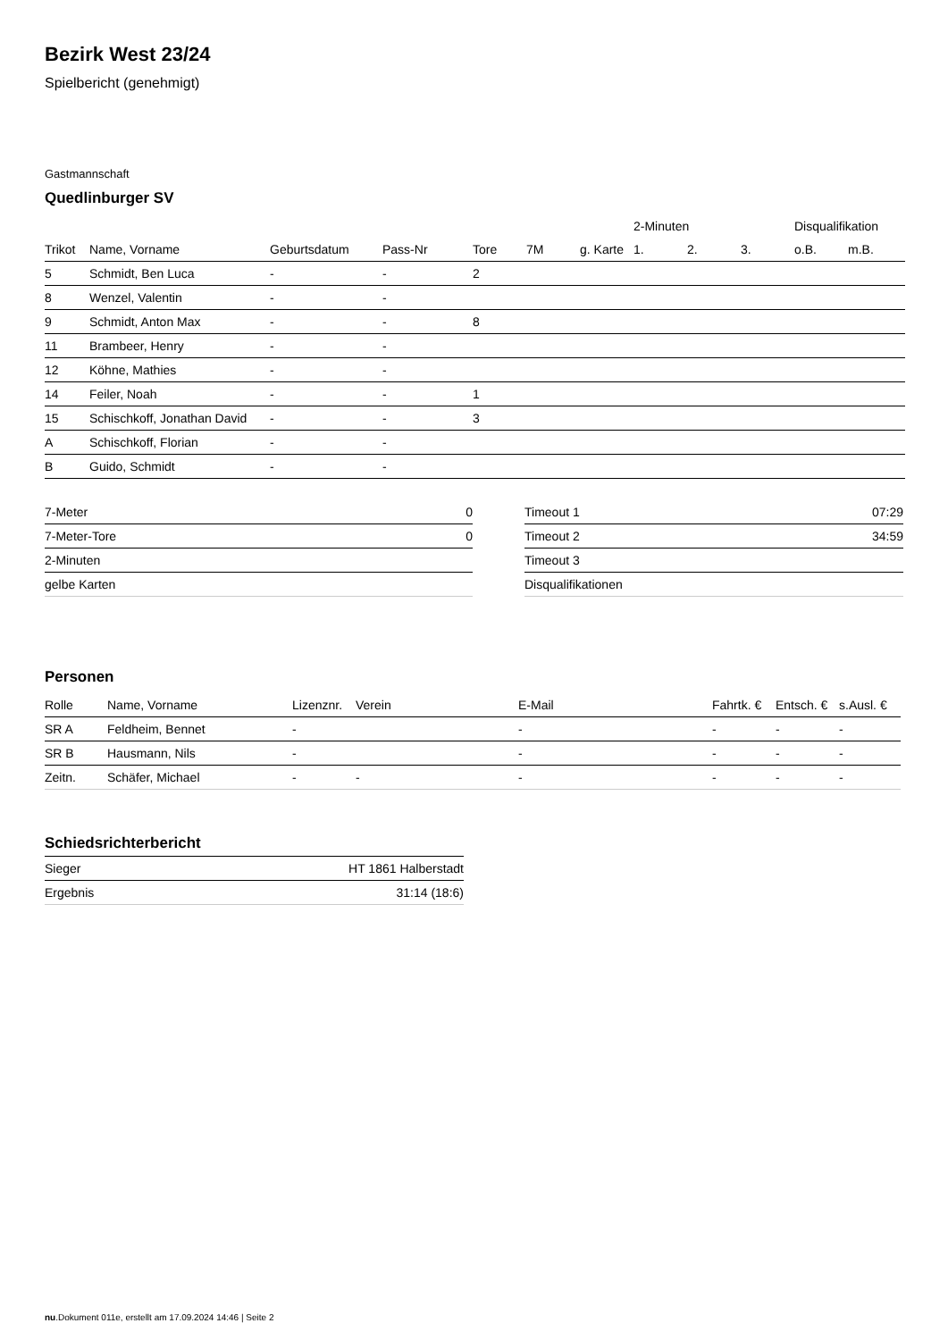Bezirk West 23/24
Spielbericht (genehmigt)
Gastmannschaft
Quedlinburger SV
| | | | | | | | 2-Minuten | | | Disqualifikation | |
| --- | --- | --- | --- | --- | --- | --- | --- | --- | --- | --- | --- |
| Trikot | Name, Vorname | Geburtsdatum | Pass-Nr | Tore | 7M | g. Karte | 1. | 2. | 3. | o.B. | m.B. |
| 5 | Schmidt, Ben Luca | - | - | 2 | | | | | | | |
| 8 | Wenzel, Valentin | - | - | | | | | | | | |
| 9 | Schmidt, Anton Max | - | - | 8 | | | | | | | |
| 11 | Brambeer, Henry | - | - | | | | | | | | |
| 12 | Köhne, Mathies | - | - | | | | | | | | |
| 14 | Feiler, Noah | - | - | 1 | | | | | | | |
| 15 | Schischkoff, Jonathan David | - | - | 3 | | | | | | | |
| A | Schischkoff, Florian | - | - | | | | | | | | |
| B | Guido, Schmidt | - | - | | | | | | | | |
| 7-Meter | 0 |
| 7-Meter-Tore | 0 |
| 2-Minuten | |
| gelbe Karten | |
| Timeout 1 | 07:29 |
| Timeout 2 | 34:59 |
| Timeout 3 | |
| Disqualifikationen | |
Personen
| Rolle | Name, Vorname | Lizenznr. | Verein | E-Mail | Fahrtk. € | Entsch. € | s.Ausl. € |
| --- | --- | --- | --- | --- | --- | --- | --- |
| SR A | Feldheim, Bennet | - | | - | - | - | - |
| SR B | Hausmann, Nils | - | | - | - | - | - |
| Zeitn. | Schäfer, Michael | - | - | - | - | - | - |
Schiedsrichterbericht
| Sieger | HT 1861 Halberstadt |
| Ergebnis | 31:14 (18:6) |
nu.Dokument 011e, erstellt am 17.09.2024 14:46 | Seite 2